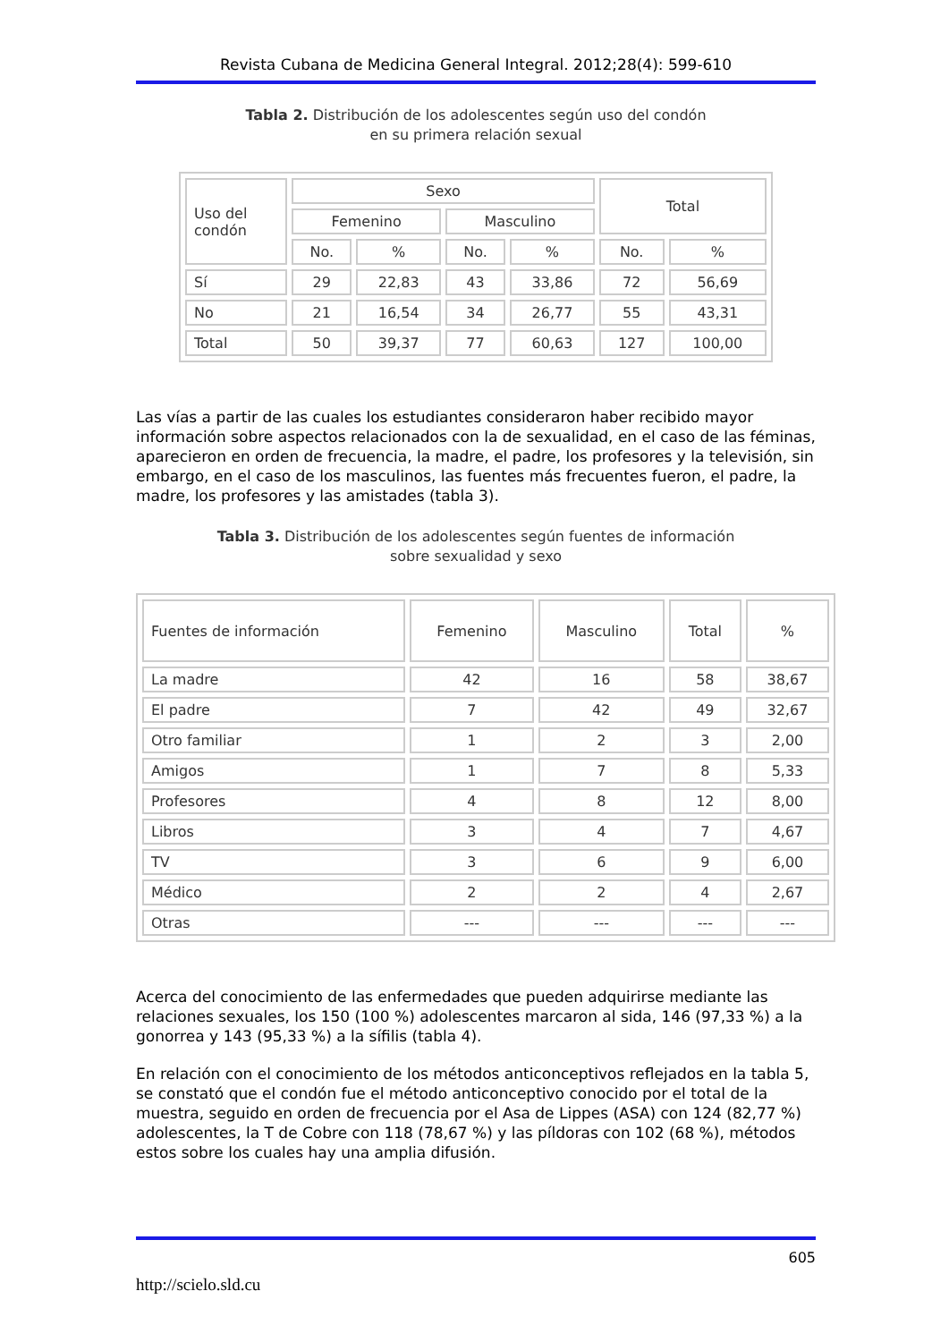Revista Cubana de Medicina General Integral. 2012;28(4): 599-610
Tabla 2. Distribución de los adolescentes según uso del condón
en su primera relación sexual
| Uso del condón | Sexo | | | | Total | |
| --- | --- | --- | --- | --- | --- | --- |
| | Femenino | | Masculino | | | |
| | No. | % | No. | % | No. | % |
| Sí | 29 | 22,83 | 43 | 33,86 | 72 | 56,69 |
| No | 21 | 16,54 | 34 | 26,77 | 55 | 43,31 |
| Total | 50 | 39,37 | 77 | 60,63 | 127 | 100,00 |
Las vías a partir de las cuales los estudiantes consideraron haber recibido mayor información sobre aspectos relacionados con la de sexualidad, en el caso de las féminas, aparecieron en orden de frecuencia, la madre, el padre, los profesores y la televisión, sin embargo, en el caso de los masculinos, las fuentes más frecuentes fueron, el padre, la madre, los profesores y las amistades (tabla 3).
Tabla 3. Distribución de los adolescentes según fuentes de información
sobre sexualidad y sexo
| Fuentes de información | Femenino | Masculino | Total | % |
| --- | --- | --- | --- | --- |
| La madre | 42 | 16 | 58 | 38,67 |
| El padre | 7 | 42 | 49 | 32,67 |
| Otro familiar | 1 | 2 | 3 | 2,00 |
| Amigos | 1 | 7 | 8 | 5,33 |
| Profesores | 4 | 8 | 12 | 8,00 |
| Libros | 3 | 4 | 7 | 4,67 |
| TV | 3 | 6 | 9 | 6,00 |
| Médico | 2 | 2 | 4 | 2,67 |
| Otras | --- | --- | --- | --- |
Acerca del conocimiento de las enfermedades que pueden adquirirse mediante las relaciones sexuales, los 150 (100 %) adolescentes marcaron al sida, 146 (97,33 %) a la gonorrea y 143 (95,33 %) a la sífilis (tabla 4).
En relación con el conocimiento de los métodos anticonceptivos reflejados en la tabla 5, se constató que el condón fue el método anticonceptivo conocido por el total de la muestra, seguido en orden de frecuencia por el Asa de Lippes (ASA) con 124 (82,77 %) adolescentes, la T de Cobre con 118 (78,67 %) y las píldoras con 102 (68 %), métodos estos sobre los cuales hay una amplia difusión.
605
http://scielo.sld.cu